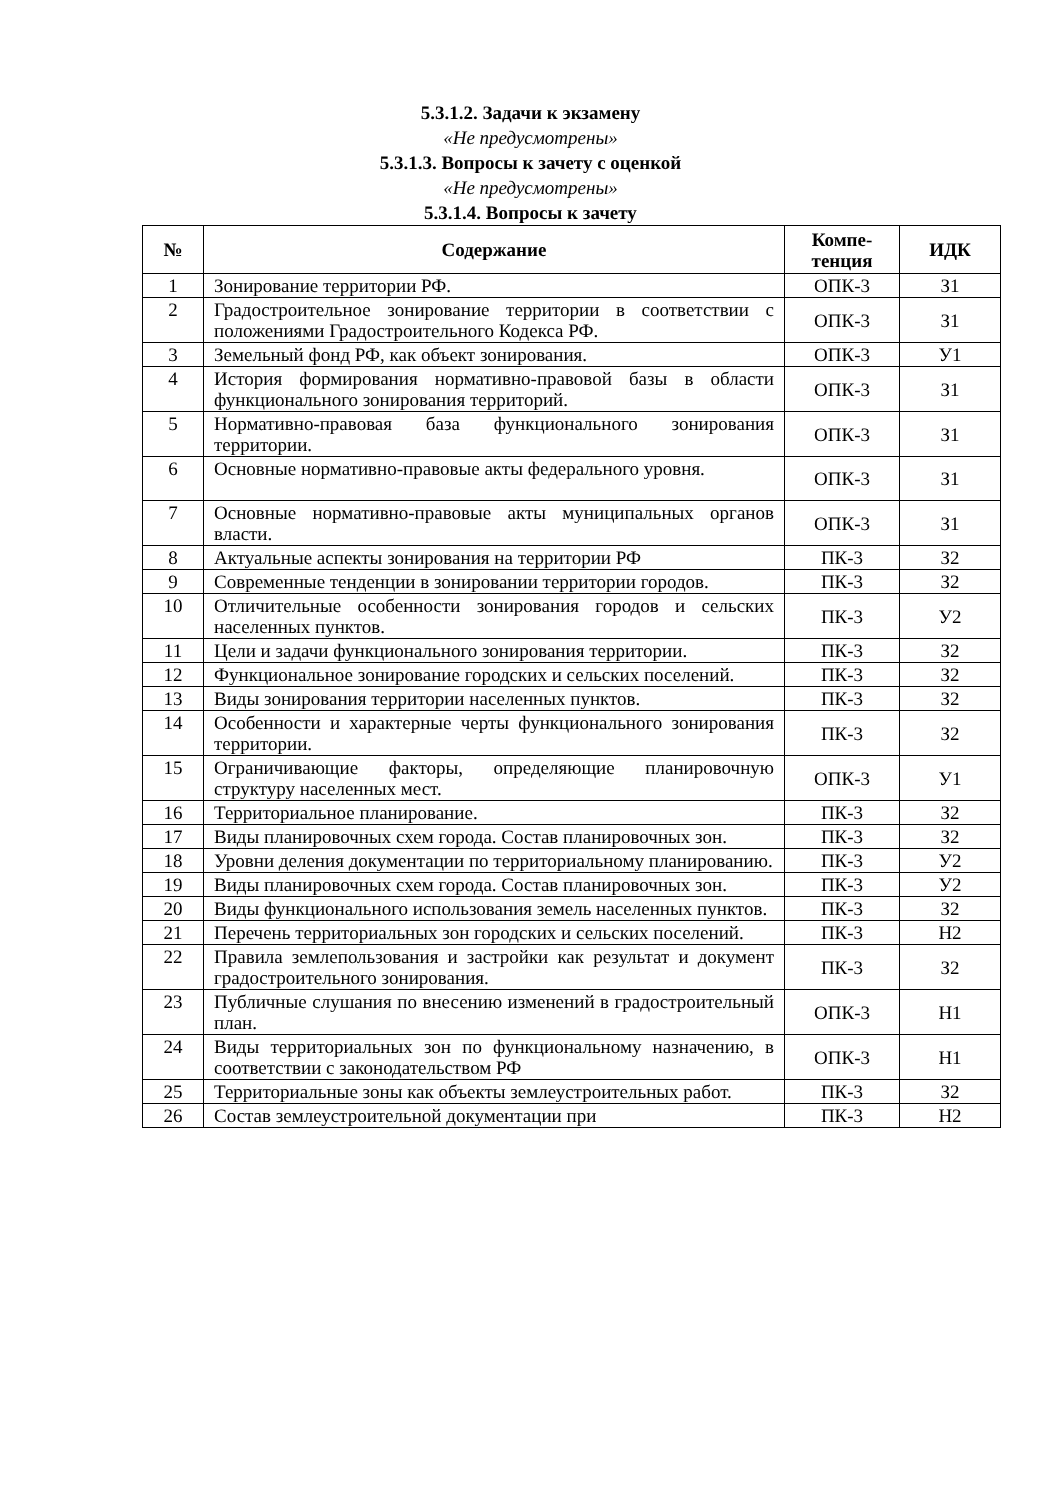5.3.1.2. Задачи к экзамену
«Не предусмотрены»
5.3.1.3. Вопросы к зачету с оценкой
«Не предусмотрены»
5.3.1.4. Вопросы к зачету
| № | Содержание | Компе- тенция | ИДК |
| --- | --- | --- | --- |
| 1 | Зонирование территории РФ. | ОПК-3 | З1 |
| 2 | Градостроительное зонирование территории в соответствии с положениями Градостроительного Кодекса РФ. | ОПК-3 | З1 |
| 3 | Земельный фонд РФ, как объект зонирования. | ОПК-3 | У1 |
| 4 | История формирования нормативно-правовой базы в области функционального зонирования территорий. | ОПК-3 | З1 |
| 5 | Нормативно-правовая база функционального зонирования территории. | ОПК-3 | З1 |
| 6 | Основные нормативно-правовые акты федерального уровня. | ОПК-3 | З1 |
| 7 | Основные нормативно-правовые акты муниципальных органов власти. | ОПК-3 | З1 |
| 8 | Актуальные аспекты зонирования на территории РФ | ПК-3 | З2 |
| 9 | Современные тенденции в зонировании территории городов. | ПК-3 | З2 |
| 10 | Отличительные особенности зонирования городов и сельских населенных пунктов. | ПК-3 | У2 |
| 11 | Цели и задачи функционального зонирования территории. | ПК-3 | З2 |
| 12 | Функциональное зонирование городских и сельских поселений. | ПК-3 | З2 |
| 13 | Виды зонирования территории населенных пунктов. | ПК-3 | З2 |
| 14 | Особенности и характерные черты функционального зонирования территории. | ПК-3 | З2 |
| 15 | Ограничивающие факторы, определяющие планировочную структуру населенных мест. | ОПК-3 | У1 |
| 16 | Территориальное планирование. | ПК-3 | З2 |
| 17 | Виды планировочных схем города. Состав планировочных зон. | ПК-3 | З2 |
| 18 | Уровни деления документации по территориальному планированию. | ПК-3 | У2 |
| 19 | Виды планировочных схем города. Состав планировочных зон. | ПК-3 | У2 |
| 20 | Виды функционального использования земель населенных пунктов. | ПК-3 | З2 |
| 21 | Перечень территориальных зон городских и сельских поселений. | ПК-3 | Н2 |
| 22 | Правила землепользования и застройки как результат и документ градостроительного зонирования. | ПК-3 | З2 |
| 23 | Публичные слушания по внесению изменений в градостроительный план. | ОПК-3 | Н1 |
| 24 | Виды территориальных зон по функциональному назначению, в соответствии с законодательством РФ | ОПК-3 | Н1 |
| 25 | Территориальные зоны как объекты землеустроительных работ. | ПК-3 | З2 |
| 26 | Состав землеустроительной документации при | ПК-3 | Н2 |